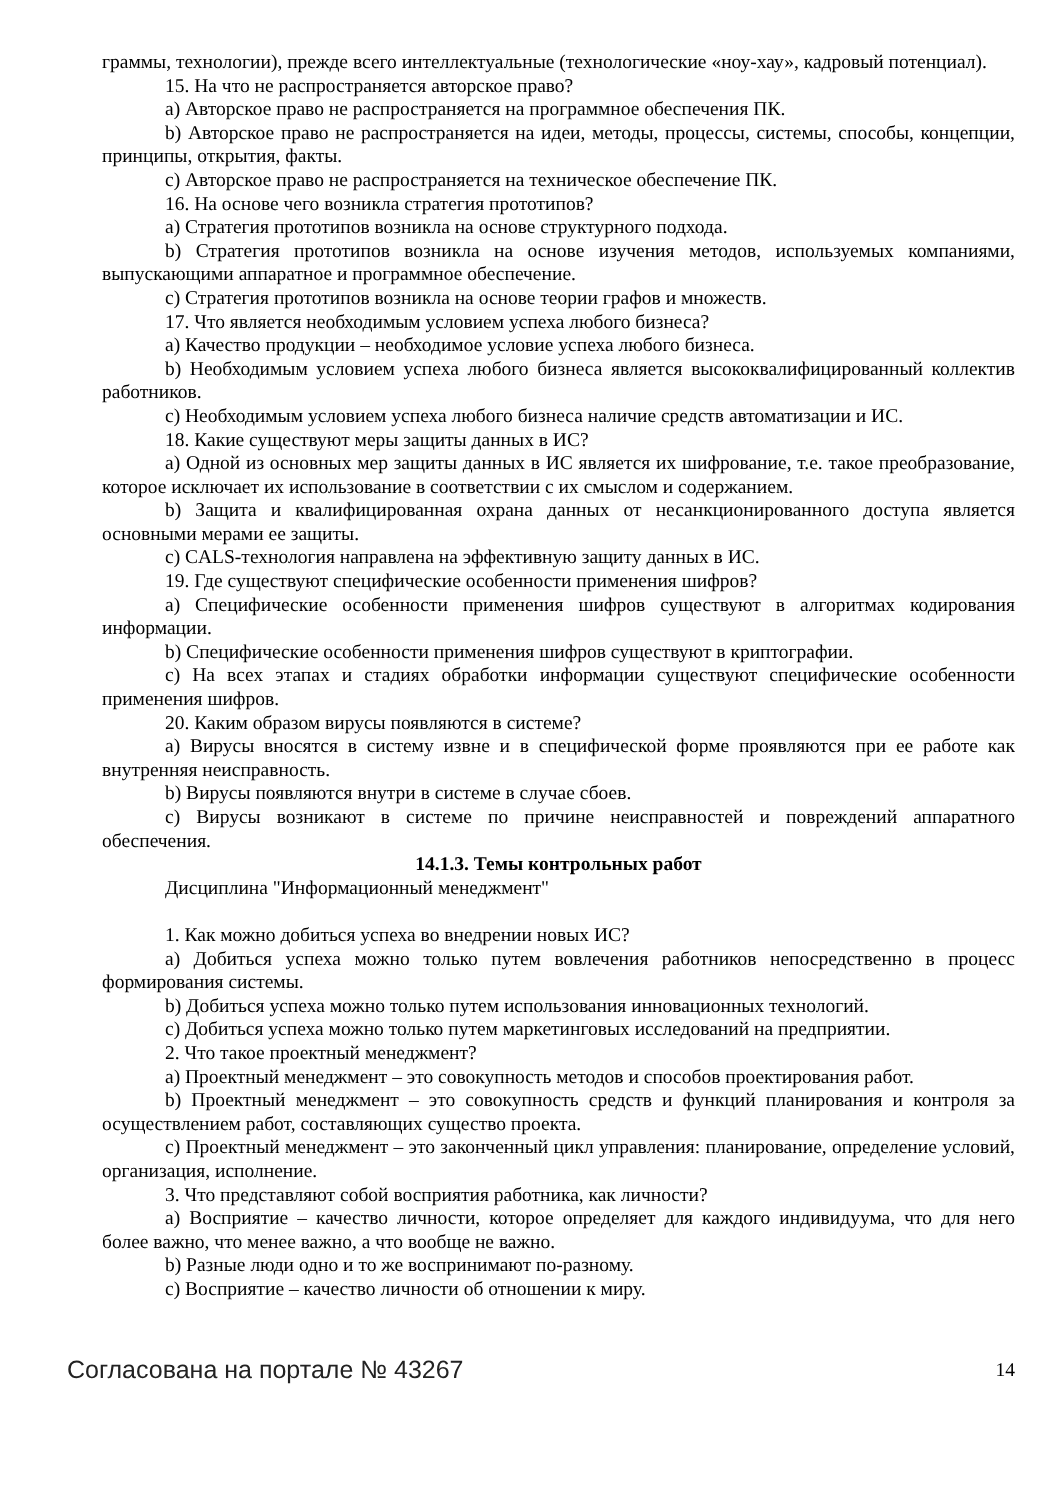граммы, технологии), прежде всего интеллектуальные (технологические «ноу-хау», кадровый потенциал).
15. На что не распространяется авторское право?
a) Авторское право не распространяется на программное обеспечения ПК.
b) Авторское право не распространяется на идеи, методы, процессы, системы, способы, концепции, принципы, открытия, факты.
c) Авторское право не распространяется на техническое обеспечение ПК.
16. На основе чего возникла стратегия прототипов?
a) Стратегия прототипов возникла на основе структурного подхода.
b) Стратегия прототипов возникла на основе изучения методов, используемых компаниями, выпускающими аппаратное и программное обеспечение.
c) Стратегия прототипов возникла на основе теории графов и множеств.
17. Что является необходимым условием успеха любого бизнеса?
a) Качество продукции – необходимое условие успеха любого бизнеса.
b) Необходимым условием успеха любого бизнеса является высококвалифицированный коллектив работников.
c) Необходимым условием успеха любого бизнеса наличие средств автоматизации и ИС.
18. Какие существуют меры защиты данных в ИС?
a) Одной из основных мер защиты данных в ИС является их шифрование, т.е. такое преобразование, которое исключает их использование в соответствии с их смыслом и содержанием.
b) Защита и квалифицированная охрана данных от несанкционированного доступа является основными мерами ее защиты.
c) CALS-технология направлена на эффективную защиту данных в ИС.
19. Где существуют специфические особенности применения шифров?
a) Специфические особенности применения шифров существуют в алгоритмах кодирования информации.
b) Специфические особенности применения шифров существуют в криптографии.
c) На всех этапах и стадиях обработки информации существуют специфические особенности применения шифров.
20. Каким образом вирусы появляются в системе?
a) Вирусы вносятся в систему извне и в специфической форме проявляются при ее работе как внутренняя неисправность.
b) Вирусы появляются внутри в системе в случае сбоев.
c) Вирусы возникают в системе по причине неисправностей и повреждений аппаратного обеспечения.
14.1.3. Темы контрольных работ
Дисциплина "Информационный менеджмент"
1. Как можно добиться успеха во внедрении новых ИС?
a) Добиться успеха можно только путем вовлечения работников непосредственно в процесс формирования системы.
b) Добиться успеха можно только путем использования инновационных технологий.
c) Добиться успеха можно только путем маркетинговых исследований на предприятии.
2. Что такое проектный менеджмент?
a) Проектный менеджмент – это совокупность методов и способов проектирования работ.
b) Проектный менеджмент – это совокупность средств и функций планирования и контроля за осуществлением работ, составляющих существо проекта.
c) Проектный менеджмент – это законченный цикл управления: планирование, определение условий, организация, исполнение.
3. Что представляют собой восприятия работника, как личности?
a) Восприятие – качество личности, которое определяет для каждого индивидуума, что для него более важно, что менее важно, а что вообще не важно.
b) Разные люди одно и то же воспринимают по-разному.
c) Восприятие – качество личности об отношении к миру.
Согласована на портале № 43267 14